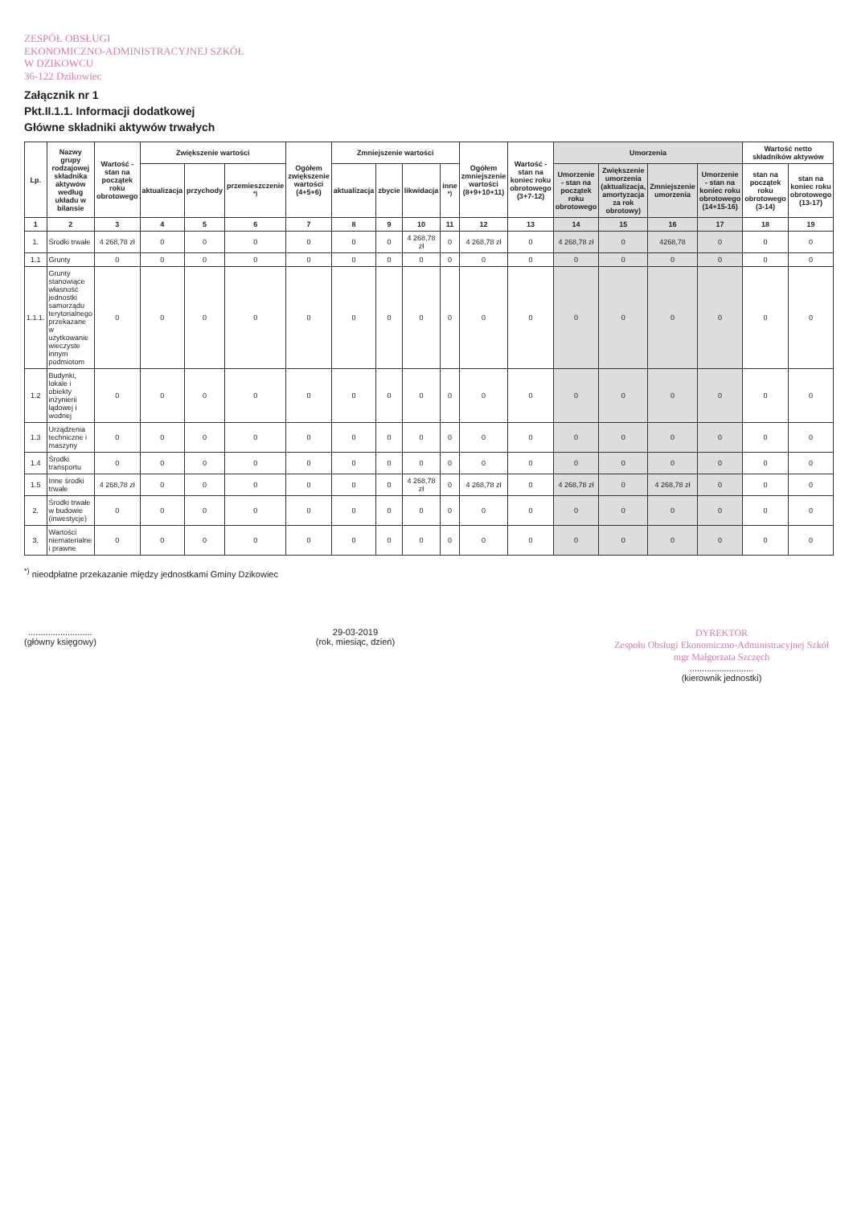ZESPÓŁ OBSŁUGI
EKONOMICZNO-ADMINISTRACYJNEJ SZKÓŁ
W DZIKOWCU
36-122 Dzikowiec
Załącznik nr 1
Pkt.II.1.1. Informacji dodatkowej
Główne składniki aktywów trwałych
| Lp. | Nazwy grupy rodzajowej składnika aktywów według układu w bilansie | Wartość - stan na początek roku obrotowego | Zwiększenie wartości | | | Ogółem zwiększenie wartości (4+5+6) | Zmniejszenie wartości | | | | Ogółem zmniejszenie wartości (8+9+10+11) | Wartość - stan na koniec roku obrotowego (3+7-12) | Umorzenia | | | | Wartość netto składników aktywów | |
| --- | --- | --- | --- | --- | --- | --- | --- | --- | --- | --- | --- | --- | --- | --- | --- | --- | --- | --- |
| | | | aktualizacja | przychody | przemieszczenie <sup>*)</sup> | | aktualizacja | zbycie | likwidacja | inne <sup>*)</sup> | | | Umorzenie - stan na początek roku obrotowego | Zwiększenie umorzenia (aktualizacja, amortyzacja za rok obrotowy) | Zmniejszenie umorzenia | Umorzenie - stan na koniec roku obrotowego (14+15-16) | stan na początek roku obrotowego (3-14) | stan na koniec roku obrotowego (13-17) |
| 1 | 2 | 3 | 4 | 5 | 6 | 7 | 8 | 9 | 10 | 11 | 12 | 13 | 14 | 15 | 16 | 17 | 18 | 19 |
| 1. | Środki trwałe | 4 268,78 zł | 0 | 0 | 0 | 0 | 0 | 0 | 4 268,78 zł | 0 | 4 268,78 zł | 0 | 4 268,78 zł | 0 | 4268,78 | 0 | 0 | 0 |
| 1.1 | Grunty | 0 | 0 | 0 | 0 | 0 | 0 | 0 | 0 | 0 | 0 | 0 | 0 | 0 | 0 | 0 | 0 | 0 |
| 1.1.1. | Grunty stanowiące własność jednostki samorządu terytorialnego przekazane w użytkowanie wieczyste innym podmiotom | 0 | 0 | 0 | 0 | 0 | 0 | 0 | 0 | 0 | 0 | 0 | 0 | 0 | 0 | 0 | 0 | 0 |
| 1.2 | Budynki, lokale i obiekty inżynierii lądowej i wodnej | 0 | 0 | 0 | 0 | 0 | 0 | 0 | 0 | 0 | 0 | 0 | 0 | 0 | 0 | 0 | 0 | 0 |
| 1.3 | Urządzenia techniczne i maszyny | 0 | 0 | 0 | 0 | 0 | 0 | 0 | 0 | 0 | 0 | 0 | 0 | 0 | 0 | 0 | 0 | 0 |
| 1.4 | Środki transportu | 0 | 0 | 0 | 0 | 0 | 0 | 0 | 0 | 0 | 0 | 0 | 0 | 0 | 0 | 0 | 0 | 0 |
| 1.5 | Inne środki trwałe | 4 268,78 zł | 0 | 0 | 0 | 0 | 0 | 0 | 4 268,78 zł | 0 | 4 268,78 zł | 0 | 4 268,78 zł | 0 | 4 268,78 zł | 0 | 0 | 0 |
| 2. | Środki trwałe w budowie (inwestycje) | 0 | 0 | 0 | 0 | 0 | 0 | 0 | 0 | 0 | 0 | 0 | 0 | 0 | 0 | 0 | 0 | 0 |
| 3. | Wartości niematerialne i prawne | 0 | 0 | 0 | 0 | 0 | 0 | 0 | 0 | 0 | 0 | 0 | 0 | 0 | 0 | 0 | 0 | 0 |
<sup>*)</sup> nieodpłatne przekazanie między jednostkami Gminy Dzikowiec
..........................
(główny księgowy)
29-03-2019
(rok, miesiąc, dzień)
DYREKTOR
Zespołu Obsługi Ekonomiczno-Administracyjnej Szkół
mgr Małgorzata Szczęch
..........................
(kierownik jednostki)